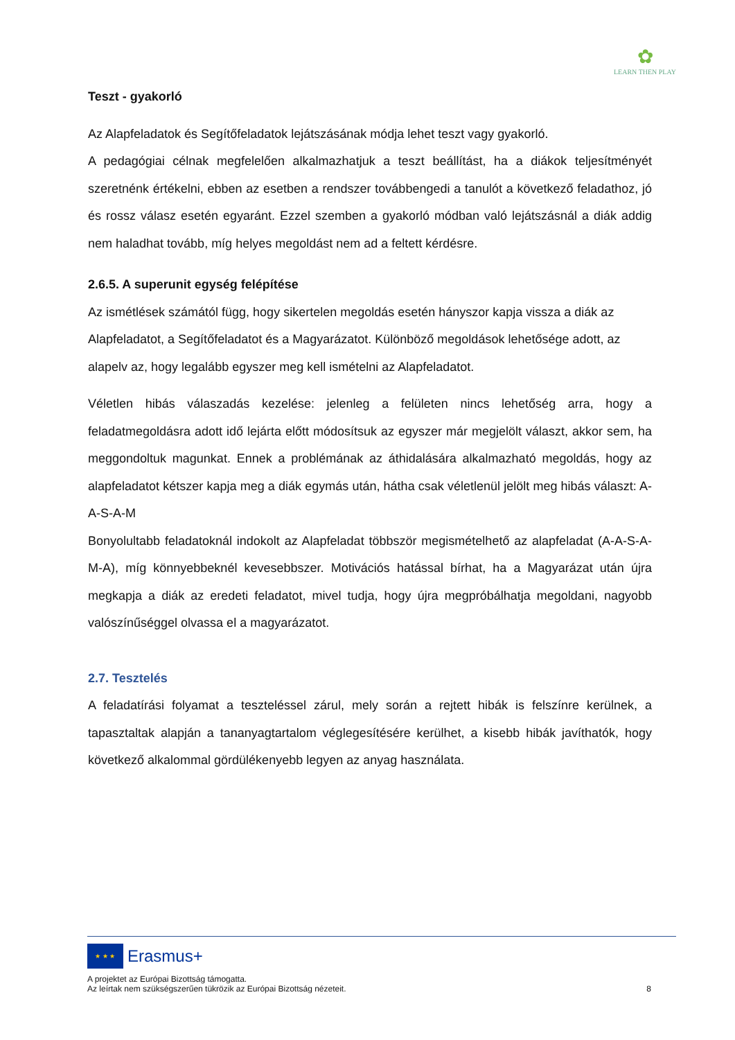✿
LEARN THEN PLAY
Teszt - gyakorló
Az Alapfeladatok és Segítőfeladatok lejátszásának módja lehet teszt vagy gyakorló.
A pedagógiai célnak megfelelően alkalmazhatjuk a teszt beállítást, ha a diákok teljesítményét szeretnénk értékelni, ebben az esetben a rendszer továbbengedi a tanulót a következő feladathoz, jó és rossz válasz esetén egyaránt. Ezzel szemben a gyakorló módban való lejátszásnál a diák addig nem haladhat tovább, míg helyes megoldást nem ad a feltett kérdésre.
2.6.5. A superunit egység felépítése
Az ismétlések számától függ, hogy sikertelen megoldás esetén hányszor kapja vissza a diák az Alapfeladatot, a Segítőfeladatot és a Magyarázatot. Különböző megoldások lehetősége adott, az alapelv az, hogy legalább egyszer meg kell ismételni az Alapfeladatot.
Véletlen hibás válaszadás kezelése: jelenleg a felületen nincs lehetőség arra, hogy a feladatmegoldásra adott idő lejárta előtt módosítsuk az egyszer már megjelölt választ, akkor sem, ha meggondoltuk magunkat. Ennek a problémának az áthidalására alkalmazható megoldás, hogy az alapfeladatot kétszer kapja meg a diák egymás után, hátha csak véletlenül jelölt meg hibás választ: A-A-S-A-M
Bonyolultabb feladatoknál indokolt az Alapfeladat többször megismételhető az alapfeladat (A-A-S-A-M-A), míg könnyebbeknél kevesebbszer. Motivációs hatással bírhat, ha a Magyarázat után újra megkapja a diák az eredeti feladatot, mivel tudja, hogy újra megpróbálhatja megoldani, nagyobb valószínűséggel olvassa el a magyarázatot.
2.7. Tesztelés
A feladatírási folyamat a teszteléssel zárul, mely során a rejtett hibák is felszínre kerülnek, a tapasztaltak alapján a tananyagtartalom véglegesítésére kerülhet, a kisebb hibák javíthatók, hogy következő alkalommal gördülékenyebb legyen az anyag használata.
★ ★ ★ Erasmus+
A projektet az Európai Bizottság támogatta.
Az leírtak nem szükségszerűen tükrözik az Európai Bizottság nézeteit. 8